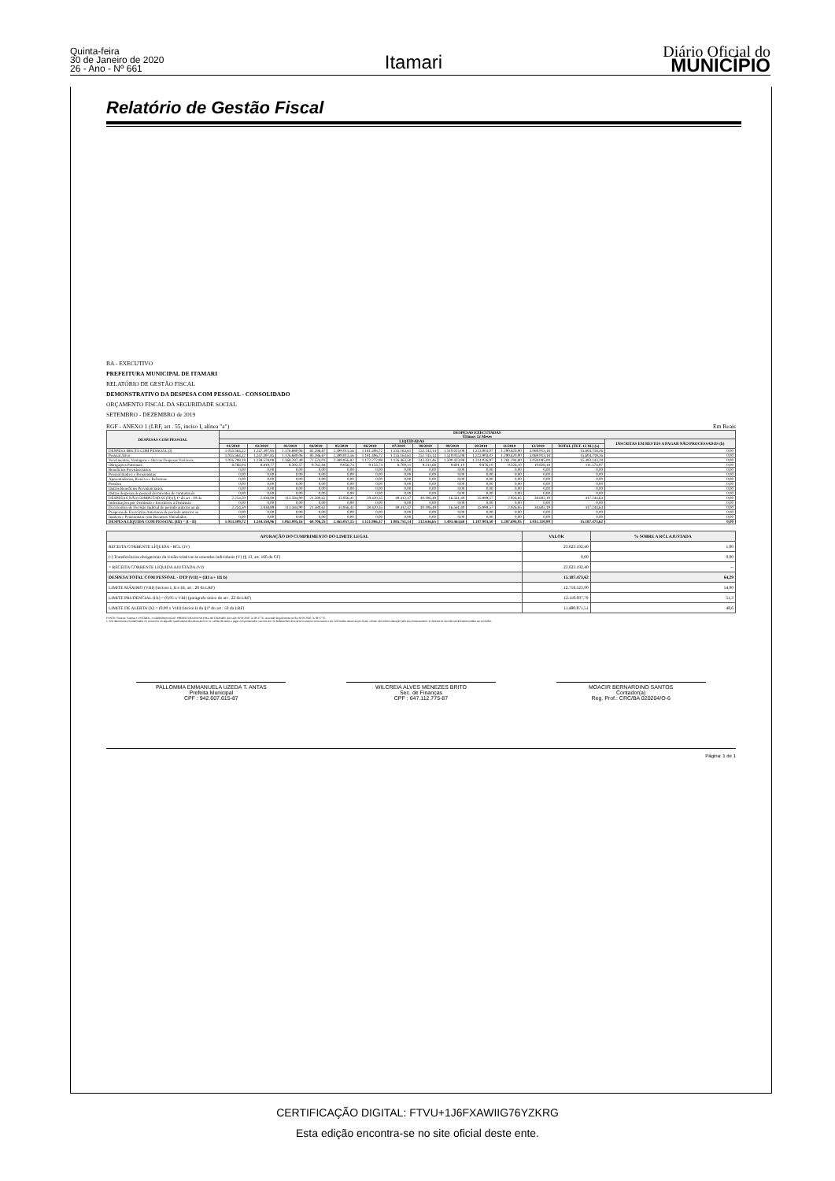Quinta-feira
30 de Janeiro de 2020
26 - Ano - Nº 661
Itamari
Diário Oficial do
MUNICÍPIO
Relatório de Gestão Fiscal
BA - EXECUTIVO
PREFEITURA MUNICIPAL DE ITAMARI
RELATÓRIO DE GESTÃO FISCAL
DEMONSTRATIVO DA DESPESA COM PESSOAL - CONSOLIDADO
ORÇAMENTO FISCAL DA SEGURIDADE SOCIAL
SETEMBRO - DEZEMBRO de 2019
RGF - ANEXO 1 (LRF, art . 55, inciso I, alínea "a") Em Reais
| DESPESAS COM PESSOAL | DESPESAS EXECUTADAS Últimos 12 Meses | | | | | | | | | | | | | |
| --- | --- | --- | --- | --- | --- | --- | --- | --- | --- | --- | --- | --- | --- | --- |
| | LIQUIDADAS | | | | | | | | | | | | | INSCRITAS EM RESTOS A PAGAR NÃO PROCESSADOS (b) |
| | 01/2019 | 02/2019 | 03/2019 | 04/2019 | 05/2019 | 06/2019 | 07/2019 | 08/2019 | 09/2019 | 10/2019 | 11/2019 | 12/2019 | TOTAL (ÚLT. 12 M.) (a) | |
| DESPESA BRUTA COM PESSOAL (I) | 1.035.564,22 | 1.247.397,85 | 1.176.680,06 | 82.286,87 | 2.399.013,56 | 1.181.406,72 | 1.135.163,61 | 252.743,14 | 1.510.025,08 | 1.223.903,07 | 1.290.620,90 | 3.069.913,18 | 15.604.718,26 | 0,00 |
| Pessoal Ativo | 1.035.564,22 | 1.247.397,85 | 1.176.680,06 | 82.286,87 | 2.399.013,56 | 1.181.406,72 | 1.135.163,61 | 252.743,14 | 1.510.025,08 | 1.223.903,07 | 1.290.620,90 | 3.069.913,18 | 15.604.718,26 | 0,00 |
| Vencimentos, Vantagens e Out ras Despesas Variáveis | 1.026.798,18 | 1.238.578,08 | 1.168.287,49 | 72.524,03 | 2.389.956,82 | 1.172.272,98 | 1.126.463,50 | 243.431,46 | 1.500.423,98 | 1.214.026,97 | 1.281.294,80 | 3.059.085,00 | 15.493.143,29 | 0,00 |
| Obrigações Patronais | 8.766,04 | 8.819,77 | 8.392,57 | 9.762,84 | 9.056,74 | 9.133,74 | 8.700,11 | 9.311,68 | 9.601,10 | 9.876,10 | 9.326,10 | 10.828,18 | 111.574,97 | 0,00 |
| Benefícios Previdenciários | 0,00 | 0,00 | 0,00 | 0,00 | 0,00 | 0,00 | 0,00 | 0,00 | 0,00 | 0,00 | 0,00 | 0,00 | 0,00 | 0,00 |
| Pessoal Inativo e Pensionistas | 0,00 | 0,00 | 0,00 | 0,00 | 0,00 | 0,00 | 0,00 | 0,00 | 0,00 | 0,00 | 0,00 | 0,00 | 0,00 | 0,00 |
| Aposentadorias, Reserva e Reformas | 0,00 | 0,00 | 0,00 | 0,00 | 0,00 | 0,00 | 0,00 | 0,00 | 0,00 | 0,00 | 0,00 | 0,00 | 0,00 | 0,00 |
| Pensões | 0,00 | 0,00 | 0,00 | 0,00 | 0,00 | 0,00 | 0,00 | 0,00 | 0,00 | 0,00 | 0,00 | 0,00 | 0,00 | 0,00 |
| Outros Benefícios Previdenciários | 0,00 | 0,00 | 0,00 | 0,00 | 0,00 | 0,00 | 0,00 | 0,00 | 0,00 | 0,00 | 0,00 | 0,00 | 0,00 | 0,00 |
| Outras despesas de pessoal decorrentes de contratos de | 0,00 | 0,00 | 0,00 | 0,00 | 0,00 | 0,00 | 0,00 | 0,00 | 0,00 | 0,00 | 0,00 | 0,00 | 0,00 | 0,00 |
| DESPESAS NÃO COMPUTADAS (II) (§ 1º do art . 19 da | 2.254,50 | 2.838,89 | 113.584,90 | 21.580,62 | 33.956,41 | 59.420,35 | 49.412,47 | 40.106,49 | 16.561,40 | 35.999,57 | 2.926,85 | 38.602,19 | 417.244,64 | 0,00 |
| Indenizações por Demissão e Incentivos à Demissão | 0,00 | 0,00 | 0,00 | 0,00 | 0,00 | 0,00 | 0,00 | 0,00 | 0,00 | 0,00 | 0,00 | 0,00 | 0,00 | 0,00 |
| Decorrentes de Decisão Judicial de período anterior ao da | 2.254,50 | 2.838,89 | 113.584,90 | 21.580,62 | 33.956,41 | 59.420,35 | 49.412,47 | 40.106,49 | 16.561,40 | 35.999,57 | 2.926,85 | 38.602,19 | 417.244,64 | 0,00 |
| Despesas de Exercícios Anteriores de período anterior ao | 0,00 | 0,00 | 0,00 | 0,00 | 0,00 | 0,00 | 0,00 | 0,00 | 0,00 | 0,00 | 0,00 | 0,00 | 0,00 | 0,00 |
| Inativos e Pensionistas com Recursos Vinculados | 0,00 | 0,00 | 0,00 | 0,00 | 0,00 | 0,00 | 0,00 | 0,00 | 0,00 | 0,00 | 0,00 | 0,00 | 0,00 | 0,00 |
| DESPESA LÍQUIDA COM PESSOAL (III) = (I - II) | 1.033.309,72 | 1.244.558,96 | 1.063.095,16 | 60.706,25 | 2.365.057,15 | 1.121.986,37 | 1.085.751,14 | 212.636,65 | 1.493.463,68 | 1.187.903,50 | 1.287.694,05 | 3.031.310,99 | 15.187.473,62 | 0,00 |
| APURAÇÃO DO CUMPRIMENTO DO LIMITE LEGAL | VALOR | % SOBRE A RCL AJUSTADA |
| --- | --- | --- |
| RECEITA CORRENTE LÍQUIDA - RCL (IV) | 23.623.192,40 | 1,00 |
| (-) Transferências obrigatórias da União relativas às emendas individuais (V) (§ 13, art. 166 da CF) | 0,00 | 0,00 |
| = RECEITA CORRENTE LÍQUIDA AJUSTADA (VI) | 23.623.192,40 | -- |
| DESPESA TOTAL COM PESSOAL - DTP (VII) = (III a + III b) | 15.187.473,62 | 64,29 |
| LIMITE MÁXIMO (VIII) (incisos I, II e III, art . 20 da LRF) | 12.756.523,90 | 54,00 |
| LIMITE PRUDENCIAL (IX) = (0,95 x VIII) (parágrafo único do art . 22 da LRF) | 12.118.697,70 | 51,3 |
| LIMITE DE ALERTA (X) = (0,90 x VIII) (inciso II do §1º do art . 59 da LRF) | 11.480.871,51 | 48,6 |
FONTE: Sistema: Sistema CONTÁBIL, Unidade Responsável: PREFEITURA MUNICIPAL DE ITAMARI, Emissão:30/01/2020, às 08:37:56, Assinado Digitalmente no dia 30/01/2020, às 08:37:56.
1. Nos demonstrativos elaborados no primeiro e no segundo quadrimestre de cada exercício, os valores de restos a pagar não processados inscritos em 31 de dezembro do exercício anterior continuarão a ser informados nesse campo. Esses valores não sofrem alteração pelo seu processamento, e somente no caso de cancelamento podem ser excluídos.
PALLOMMA EMMANUELA UZEDA T. ANTAS
Prefeita Municipal
CPF : 942.607.615-87
WILCREIA ALVES MENEZES BRITO
Sec. de Finanças
CPF : 647.112.775-87
MOACIR BERNARDINO SANTOS
Contador(a)
Reg. Prof.: CRC/BA 020204/O-6
Página: 1 de 1
CERTIFICAÇÃO DIGITAL: FTVU+1J6FXAWIIG76YZKRG
Esta edição encontra-se no site oficial deste ente.